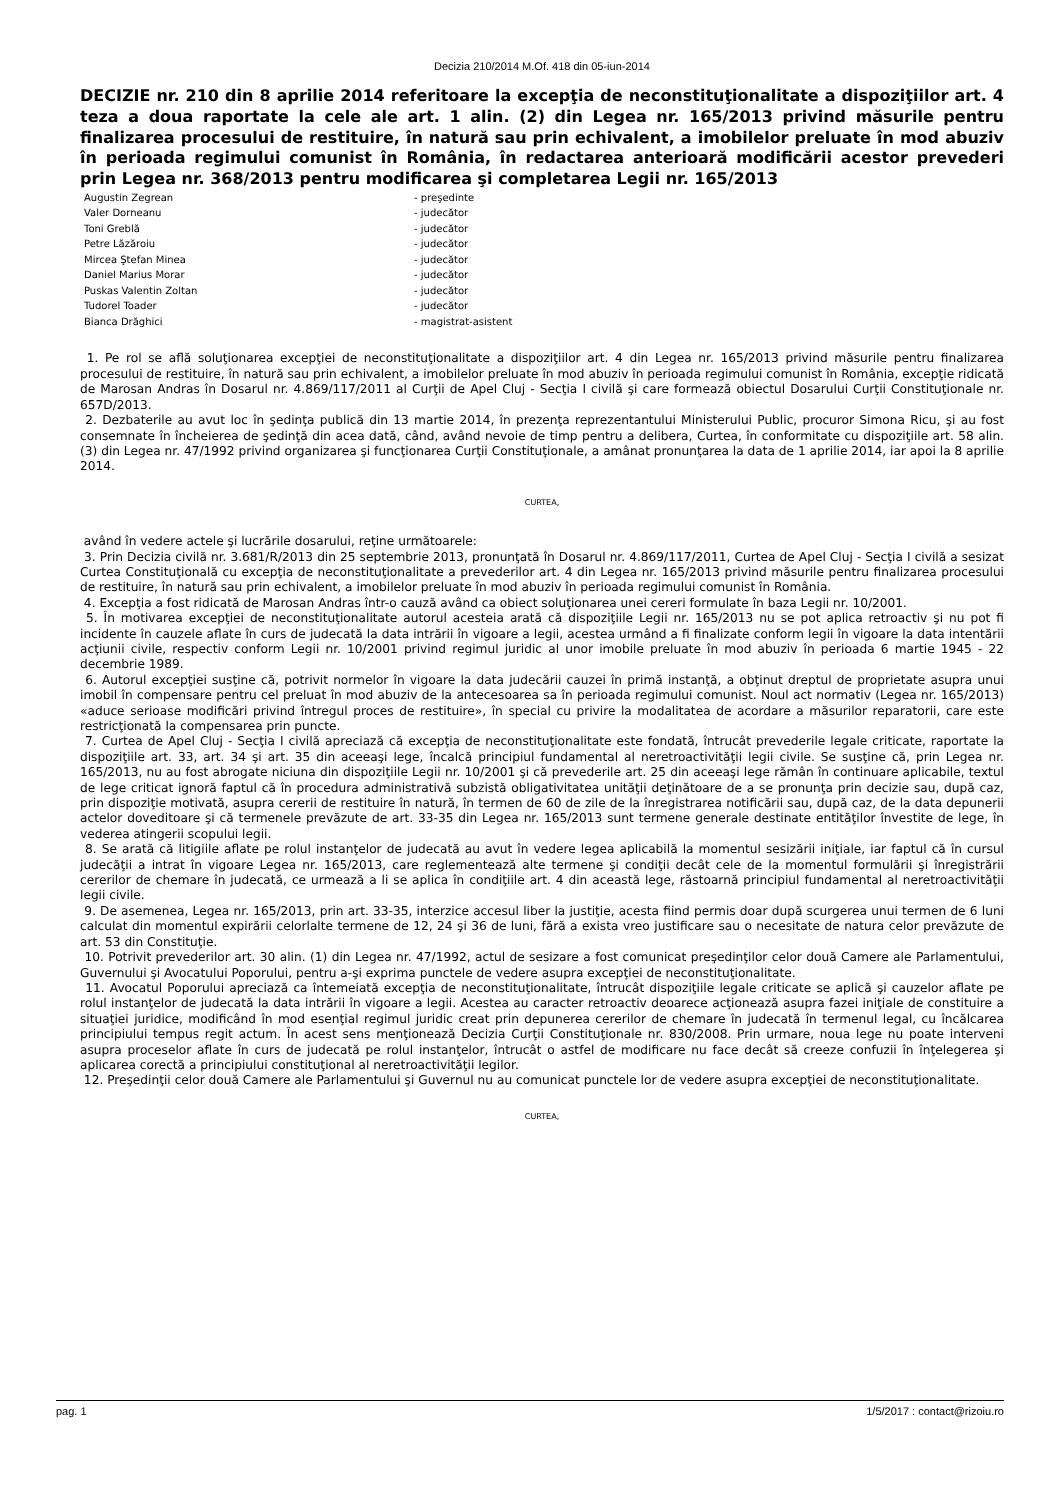Decizia 210/2014 M.Of. 418 din 05-iun-2014
DECIZIE nr. 210 din 8 aprilie 2014 referitoare la excepţia de neconstituţionalitate a dispoziţiilor art. 4 teza a doua raportate la cele ale art. 1 alin. (2) din Legea nr. 165/2013 privind măsurile pentru finalizarea procesului de restituire, în natură sau prin echivalent, a imobilelor preluate în mod abuziv în perioada regimului comunist în România, în redactarea anterioară modificării acestor prevederi prin Legea nr. 368/2013 pentru modificarea şi completarea Legii nr. 165/2013
| Augustin Zegrean | - preşedinte |
| Valer Dorneanu | - judecător |
| Toni Greblă | - judecător |
| Petre Lăzăroiu | - judecător |
| Mircea Ştefan Minea | - judecător |
| Daniel Marius Morar | - judecător |
| Puskas Valentin Zoltan | - judecător |
| Tudorel Toader | - judecător |
| Bianca Drăghici | - magistrat-asistent |
1. Pe rol se află soluţionarea excepţiei de neconstituţionalitate a dispoziţiilor art. 4 din Legea nr. 165/2013 privind măsurile pentru finalizarea procesului de restituire, în natură sau prin echivalent, a imobilelor preluate în mod abuziv în perioada regimului comunist în România, excepţie ridicată de Marosan Andras în Dosarul nr. 4.869/117/2011 al Curţii de Apel Cluj - Secţia I civilă şi care formează obiectul Dosarului Curţii Constituţionale nr. 657D/2013.
2. Dezbaterile au avut loc în şedinţa publică din 13 martie 2014, în prezenţa reprezentantului Ministerului Public, procuror Simona Ricu, şi au fost consemnate în încheierea de şedinţă din acea dată, când, având nevoie de timp pentru a delibera, Curtea, în conformitate cu dispoziţiile art. 58 alin. (3) din Legea nr. 47/1992 privind organizarea şi funcţionarea Curţii Constituţionale, a amânat pronunţarea la data de 1 aprilie 2014, iar apoi la 8 aprilie 2014.
CURTEA,
având în vedere actele şi lucrările dosarului, reţine următoarele:
3. Prin Decizia civilă nr. 3.681/R/2013 din 25 septembrie 2013, pronunţată în Dosarul nr. 4.869/117/2011, Curtea de Apel Cluj - Secţia I civilă a sesizat Curtea Constituţională cu excepţia de neconstituţionalitate a prevederilor art. 4 din Legea nr. 165/2013 privind măsurile pentru finalizarea procesului de restituire, în natură sau prin echivalent, a imobilelor preluate în mod abuziv în perioada regimului comunist în România.
4. Excepţia a fost ridicată de Marosan Andras într-o cauză având ca obiect soluţionarea unei cereri formulate în baza Legii nr. 10/2001.
5. În motivarea excepţiei de neconstituţionalitate autorul acesteia arată că dispoziţiile Legii nr. 165/2013 nu se pot aplica retroactiv şi nu pot fi incidente în cauzele aflate în curs de judecată la data intrării în vigoare a legii, acestea urmând a fi finalizate conform legii în vigoare la data intentării acţiunii civile, respectiv conform Legii nr. 10/2001 privind regimul juridic al unor imobile preluate în mod abuziv în perioada 6 martie 1945 - 22 decembrie 1989.
6. Autorul excepţiei susţine că, potrivit normelor în vigoare la data judecării cauzei în primă instanţă, a obţinut dreptul de proprietate asupra unui imobil în compensare pentru cel preluat în mod abuziv de la antecesoarea sa în perioada regimului comunist. Noul act normativ (Legea nr. 165/2013) «aduce serioase modificări privind întregul proces de restituire», în special cu privire la modalitatea de acordare a măsurilor reparatorii, care este restricţionată la compensarea prin puncte.
7. Curtea de Apel Cluj - Secţia I civilă apreciază că excepţia de neconstituţionalitate este fondată, întrucât prevederile legale criticate, raportate la dispoziţiile art. 33, art. 34 şi art. 35 din aceeaşi lege, încalcă principiul fundamental al neretroactivităţii legii civile. Se susţine că, prin Legea nr. 165/2013, nu au fost abrogate niciuna din dispoziţiile Legii nr. 10/2001 şi că prevederile art. 25 din aceeaşi lege rămân în continuare aplicabile, textul de lege criticat ignoră faptul că în procedura administrativă subzistă obligativitatea unităţii deţinătoare de a se pronunţa prin decizie sau, după caz, prin dispoziţie motivată, asupra cererii de restituire în natură, în termen de 60 de zile de la înregistrarea notificării sau, după caz, de la data depunerii actelor doveditoare şi că termenele prevăzute de art. 33-35 din Legea nr. 165/2013 sunt termene generale destinate entităţilor învestite de lege, în vederea atingerii scopului legii.
8. Se arată că litigiile aflate pe rolul instanţelor de judecată au avut în vedere legea aplicabilă la momentul sesizării iniţiale, iar faptul că în cursul judecăţii a intrat în vigoare Legea nr. 165/2013, care reglementează alte termene şi condiţii decât cele de la momentul formulării şi înregistrării cererilor de chemare în judecată, ce urmează a li se aplica în condiţiile art. 4 din această lege, răstoarnă principiul fundamental al neretroactivităţii legii civile.
9. De asemenea, Legea nr. 165/2013, prin art. 33-35, interzice accesul liber la justiţie, acesta fiind permis doar după scurgerea unui termen de 6 luni calculat din momentul expirării celorlalte termene de 12, 24 şi 36 de luni, fără a exista vreo justificare sau o necesitate de natura celor prevăzute de art. 53 din Constituţie.
10. Potrivit prevederilor art. 30 alin. (1) din Legea nr. 47/1992, actul de sesizare a fost comunicat preşedinţilor celor două Camere ale Parlamentului, Guvernului şi Avocatului Poporului, pentru a-şi exprima punctele de vedere asupra excepţiei de neconstituţionalitate.
11. Avocatul Poporului apreciază ca întemeiată excepţia de neconstituţionalitate, întrucât dispoziţiile legale criticate se aplică şi cauzelor aflate pe rolul instanţelor de judecată la data intrării în vigoare a legii. Acestea au caracter retroactiv deoarece acţionează asupra fazei iniţiale de constituire a situaţiei juridice, modificând în mod esenţial regimul juridic creat prin depunerea cererilor de chemare în judecată în termenul legal, cu încălcarea principiului tempus regit actum. În acest sens menţionează Decizia Curţii Constituţionale nr. 830/2008. Prin urmare, noua lege nu poate interveni asupra proceselor aflate în curs de judecată pe rolul instanţelor, întrucât o astfel de modificare nu face decât să creeze confuzii în înţelegerea şi aplicarea corectă a principiului constituţional al neretroactivităţii legilor.
12. Preşedinţii celor două Camere ale Parlamentului şi Guvernul nu au comunicat punctele lor de vedere asupra excepţiei de neconstituţionalitate.
CURTEA,
pag. 1 1/5/2017 : contact@rizoiu.ro